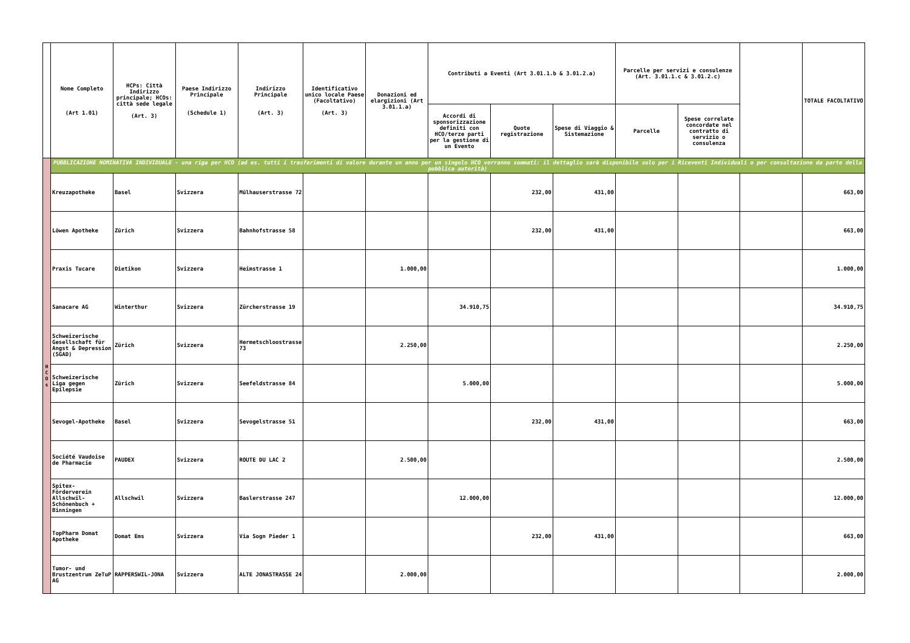| | Nome Completo (Art 1.01) | HCPs: Città Indirizzo principale; HCOs: città sede legale (Art. 3) | Paese Indirizzo Principale (Schedule 1) | Indirizzo Principale (Art. 3) | Identificativo unico locale Paese (Facoltativo) (Art. 3) | Donazioni ed elargizioni (Art 3.01.1.a) | Contributi a Eventi (Art 3.01.1.b & 3.01.2.a) | | | Parcelle per servizi e consulenze (Art. 3.01.1.c & 3.01.2.c) | | | TOTALE FACOLTATIVO |
| --- | --- | --- | --- | --- | --- | --- | --- | --- | --- | --- | --- | --- | --- |
| | | | | | | | Accordi di sponsorizzazione definiti con HCO/terze parti per la gestione di un Evento | Quote registrazione | Spese di Viaggio & Sistemazione | Parcelle | Spese correlate concordate nel contratto di servizio o consulenza | | |
| H C O s | PUBBLICAZIONE NOMINATIVA INDIVIDUALE - una riga per HCO (ad es. tutti i trasferimenti di valore durante un anno per un singolo HCO verranno sommati: il dettaglio sarà disponibile solo per i Riceventi Individuali o per consultazione da parte della pubblica autorità) | | | | | | | | | | | | |
| | Kreuzapotheke | Basel | Svizzera | Mülhauserstrasse 72 | | | | 232,00 | 431,00 | | | | 663,00 |
| | Löwen Apotheke | Zürich | Svizzera | Bahnhofstrasse 58 | | | | 232,00 | 431,00 | | | | 663,00 |
| | Praxis Tucare | Dietikon | Svizzera | Heimstrasse 1 | | 1.000,00 | | | | | | | 1.000,00 |
| | Sanacare AG | Winterthur | Svizzera | Zürcherstrasse 19 | | | 34.910,75 | | | | | | 34.910,75 |
| | Schweizerische Gesellschaft für Angst & Depression (SGAD) | Zürich | Svizzera | Hermetschloostrasse 73 | | 2.250,00 | | | | | | | 2.250,00 |
| | Schweizerische Liga gegen Epilepsie | Zürich | Svizzera | Seefeldstrasse 84 | | | 5.000,00 | | | | | | 5.000,00 |
| | Sevogel-Apotheke | Basel | Svizzera | Sevogelstrasse 51 | | | | 232,00 | 431,00 | | | | 663,00 |
| | Société Vaudoise de Pharmacie | PAUDEX | Svizzera | ROUTE DU LAC 2 | | 2.500,00 | | | | | | | 2.500,00 |
| | Spitex-Förderverein Allschwil-Schönenbuch + Binningen | Allschwil | Svizzera | Baslerstrasse 247 | | | 12.000,00 | | | | | | 12.000,00 |
| | TopPharm Domat Apotheke | Domat Ems | Svizzera | Via Sogn Pieder 1 | | | | 232,00 | 431,00 | | | | 663,00 |
| | Tumor- und Brustzentrum ZeTuP AG | RAPPERSWIL-JONA | Svizzera | ALTE JONASTRASSE 24 | | 2.000,00 | | | | | | | 2.000,00 |